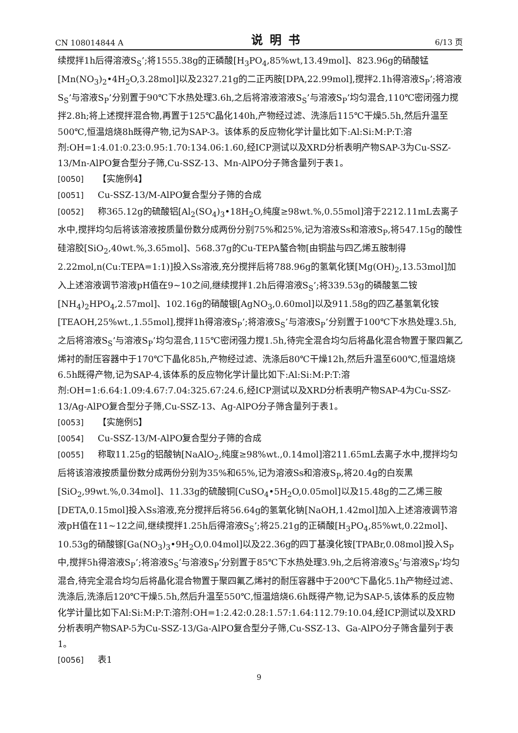CN 108014844 A 说明书 6/13 页
续搅拌1h后得溶液S<sub>S</sub>’;将1555.38g的正磷酸[H<sub>3</sub>PO<sub>4</sub>,85%wt,13.49mol]、823.96g的硝酸锰[Mn(NO<sub>3</sub>)<sub>2</sub>•4H<sub>2</sub>O,3.28mol]以及2327.21g的二正丙胺[DPA,22.99mol],搅拌2.1h得溶液S<sub>P</sub>’;将溶液S<sub>S</sub>’与溶液S<sub>P</sub>’分别置于90℃下水热处理3.6h,之后将溶液溶液S<sub>S</sub>’与溶液S<sub>P</sub>’均匀混合,110℃密闭强力搅拌2.8h;将上述搅拌混合物,再置于125℃晶化140h,产物经过滤、洗涤后115℃干燥5.5h,然后升温至500℃,恒温焙烧8h既得产物,记为SAP-3。该体系的反应物化学计量比如下:Al:Si:M:P:T:溶剂:OH=1:4.01:0.23:0.95:1.70:134.06:1.60,经ICP测试以及XRD分析表明产物SAP-3为Cu-SSZ-13/Mn-AlPO复合型分子筛,Cu-SSZ-13、Mn-AlPO分子筛含量列于表1。
[0050] 【实施例4】
[0051] Cu-SSZ-13/M-AlPO复合型分子筛的合成
[0052] 称365.12g的硫酸铝[Al<sub>2</sub>(SO<sub>4</sub>)<sub>3</sub>•18H<sub>2</sub>O,纯度≥98wt.%,0.55mol]溶于2212.11mL去离子水中,搅拌均匀后将该溶液按质量份数分成两份分别75%和25%,记为溶液Ss和溶液S<sub>P</sub>,将547.15g的酸性硅溶胶[SiO<sub>2</sub>,40wt.%,3.65mol]、568.37g的Cu-TEPA螯合物[由铜盐与四乙烯五胺制得2.22mol,n(Cu:TEPA=1:1)]投入Ss溶液,充分搅拌后将788.96g的氢氧化镁[Mg(OH)<sub>2</sub>,13.53mol]加入上述溶液调节溶液pH值在9~10之间,继续搅拌1.2h后得溶液S<sub>S</sub>’;将339.53g的磷酸氢二铵[NH<sub>4</sub>)<sub>2</sub>HPO<sub>4</sub>,2.57mol]、102.16g的硝酸银[AgNO<sub>3</sub>,0.60mol]以及911.58g的四乙基氢氧化铵[TEAOH,25%wt.,1.55mol],搅拌1h得溶液S<sub>P</sub>’;将溶液S<sub>S</sub>’与溶液S<sub>P</sub>’分别置于100℃下水热处理3.5h,之后将溶液S<sub>S</sub>’与溶液S<sub>P</sub>’均匀混合,115℃密闭强力搅1.5h,待完全混合均匀后将晶化混合物置于聚四氟乙烯衬的耐压容器中于170℃下晶化85h,产物经过滤、洗涤后80℃干燥12h,然后升温至600℃,恒温焙烧6.5h既得产物,记为SAP-4,该体系的反应物化学计量比如下:Al:Si:M:P:T:溶剂:OH=1:6.64:1.09:4.67:7.04:325.67:24.6,经ICP测试以及XRD分析表明产物SAP-4为Cu-SSZ-13/Ag-AlPO复合型分子筛,Cu-SSZ-13、Ag-AlPO分子筛含量列于表1。
[0053] 【实施例5】
[0054] Cu-SSZ-13/M-AlPO复合型分子筛的合成
[0055] 称取11.25g的铝酸钠[NaAlO<sub>2</sub>,纯度≥98%wt.,0.14mol]溶211.65mL去离子水中,搅拌均匀后将该溶液按质量份数分成两份分别为35%和65%,记为溶液Ss和溶液S<sub>P</sub>,将20.4g的白炭黑[SiO<sub>2</sub>,99wt.%,0.34mol]、11.33g的硫酸铜[CuSO<sub>4</sub>•5H<sub>2</sub>O,0.05mol]以及15.48g的二乙烯三胺[DETA,0.15mol]投入Ss溶液,充分搅拌后将56.64g的氢氧化钠[NaOH,1.42mol]加入上述溶液调节溶液pH值在11~12之间,继续搅拌1.25h后得溶液S<sub>S</sub>’;将25.21g的正磷酸[H<sub>3</sub>PO<sub>4</sub>,85%wt,0.22mol]、10.53g的硝酸镓[Ga(NO<sub>3</sub>)<sub>3</sub>•9H<sub>2</sub>O,0.04mol]以及22.36g的四丁基溴化铵[TPABr,0.08mol]投入S<sub>P</sub>中,搅拌5h得溶液S<sub>P</sub>’;将溶液S<sub>S</sub>’与溶液S<sub>P</sub>’分别置于85℃下水热处理3.9h,之后将溶液S<sub>S</sub>’与溶液S<sub>P</sub>’均匀混合,待完全混合均匀后将晶化混合物置于聚四氟乙烯衬的耐压容器中于200℃下晶化5.1h产物经过滤、洗涤后,洗涤后120℃干燥5.5h,然后升温至550℃,恒温焙烧6.6h既得产物,记为SAP-5,该体系的反应物化学计量比如下Al:Si:M:P:T:溶剂:OH=1:2.42:0.28:1.57:1.64:112.79:10.04,经ICP测试以及XRD分析表明产物SAP-5为Cu-SSZ-13/Ga-AlPO复合型分子筛,Cu-SSZ-13、Ga-AlPO分子筛含量列于表1。
[0056] 表1
9